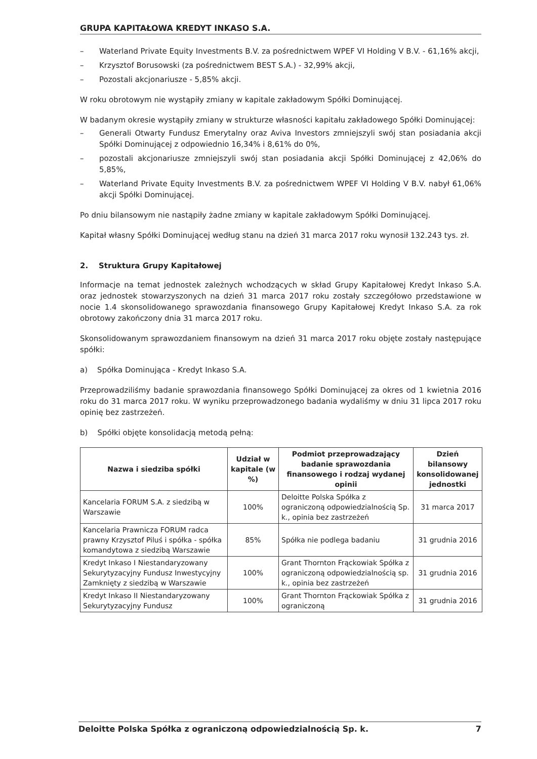GRUPA KAPITAŁOWA KREDYT INKASO S.A.
– Waterland Private Equity Investments B.V. za pośrednictwem WPEF VI Holding V B.V. - 61,16% akcji,
– Krzysztof Borusowski (za pośrednictwem BEST S.A.) - 32,99% akcji,
– Pozostali akcjonariusze - 5,85% akcji.
W roku obrotowym nie wystąpiły zmiany w kapitale zakładowym Spółki Dominującej.
W badanym okresie wystąpiły zmiany w strukturze własności kapitału zakładowego Spółki Dominującej:
– Generali Otwarty Fundusz Emerytalny oraz Aviva Investors zmniejszyli swój stan posiadania akcji Spółki Dominującej z odpowiednio 16,34% i 8,61% do 0%,
– pozostali akcjonariusze zmniejszyli swój stan posiadania akcji Spółki Dominującej z 42,06% do 5,85%,
– Waterland Private Equity Investments B.V. za pośrednictwem WPEF VI Holding V B.V. nabył 61,06% akcji Spółki Dominującej.
Po dniu bilansowym nie nastąpiły żadne zmiany w kapitale zakładowym Spółki Dominującej.
Kapitał własny Spółki Dominującej według stanu na dzień 31 marca 2017 roku wynosił 132.243 tys. zł.
2. Struktura Grupy Kapitałowej
Informacje na temat jednostek zależnych wchodzących w skład Grupy Kapitałowej Kredyt Inkaso S.A. oraz jednostek stowarzyszonych na dzień 31 marca 2017 roku zostały szczegółowo przedstawione w nocie 1.4 skonsolidowanego sprawozdania finansowego Grupy Kapitałowej Kredyt Inkaso S.A. za rok obrotowy zakończony dnia 31 marca 2017 roku.
Skonsolidowanym sprawozdaniem finansowym na dzień 31 marca 2017 roku objęte zostały następujące spółki:
a) Spółka Dominująca - Kredyt Inkaso S.A.
Przeprowadziliśmy badanie sprawozdania finansowego Spółki Dominującej za okres od 1 kwietnia 2016 roku do 31 marca 2017 roku. W wyniku przeprowadzonego badania wydaliśmy w dniu 31 lipca 2017 roku opinię bez zastrzeżeń.
b) Spółki objęte konsolidacją metodą pełną:
| Nazwa i siedziba spółki | Udział w kapitale (w %) | Podmiot przeprowadzający badanie sprawozdania finansowego i rodzaj wydanej opinii | Dzień bilansowy konsolidowanej jednostki |
| --- | --- | --- | --- |
| Kancelaria FORUM S.A. z siedzibą w Warszawie | 100% | Deloitte Polska Spółka z ograniczoną odpowiedzialnością Sp. k., opinia bez zastrzeżeń | 31 marca 2017 |
| Kancelaria Prawnicza FORUM radca prawny Krzysztof Piluś i spółka - spółka komandytowa z siedzibą Warszawie | 85% | Spółka nie podlega badaniu | 31 grudnia 2016 |
| Kredyt Inkaso I Niestandaryzowany Sekurytyzacyjny Fundusz Inwestycyjny Zamknięty z siedzibą w Warszawie | 100% | Grant Thornton Frąckowiak Spółka z ograniczoną odpowiedzialnością sp. k., opinia bez zastrzeżeń | 31 grudnia 2016 |
| Kredyt Inkaso II Niestandaryzowany Sekurytyzacyjny Fundusz | 100% | Grant Thornton Frąckowiak Spółka z ograniczoną | 31 grudnia 2016 |
Deloitte Polska Spółka z ograniczoną odpowiedzialnością Sp. k. 7